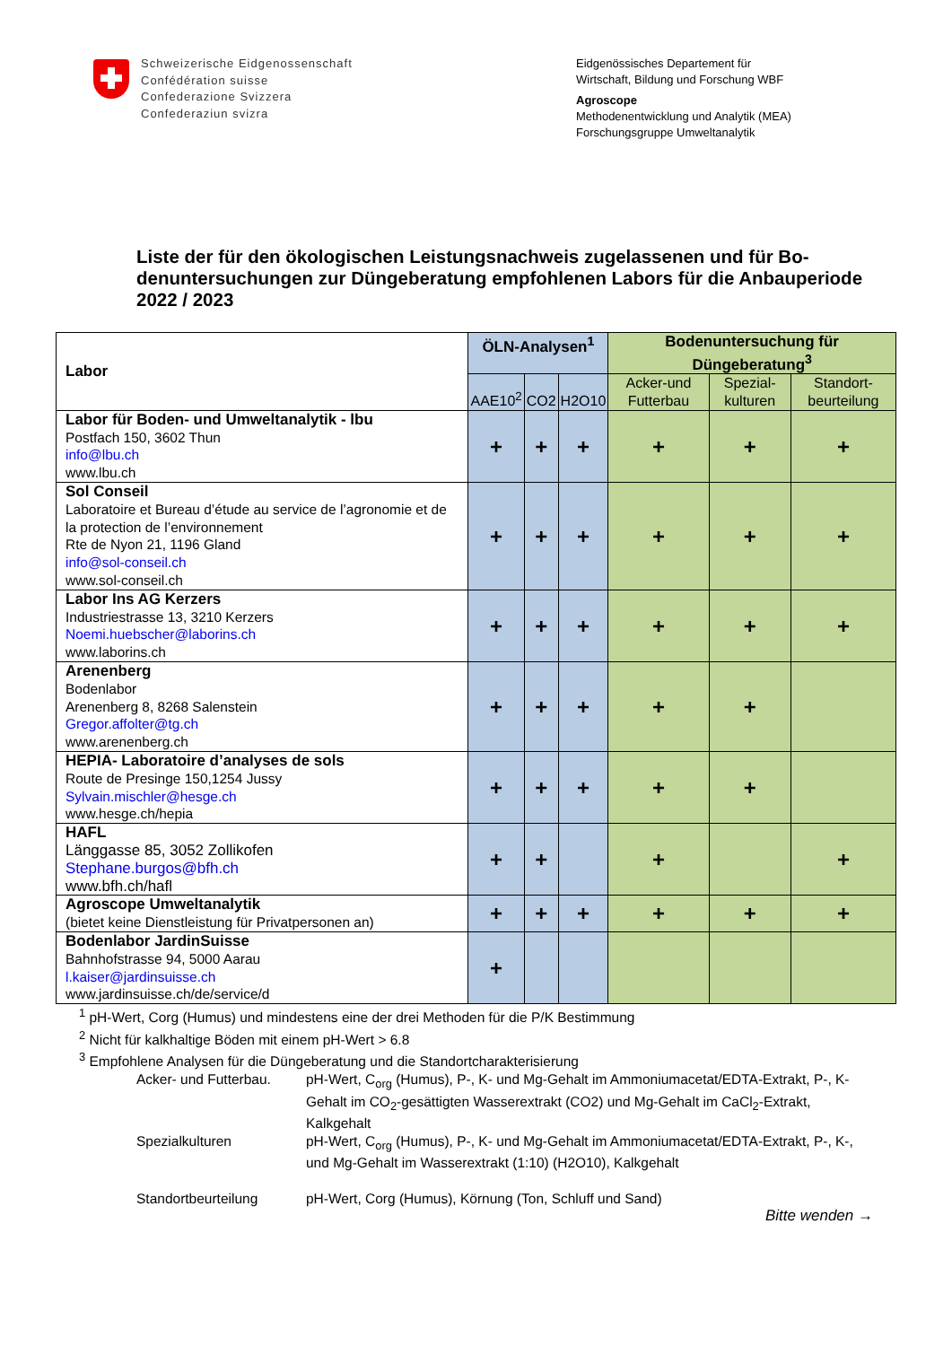Schweizerische Eidgenossenschaft
Confédération suisse
Confederazione Svizzera
Confederaziun svizra
Eidgenössisches Departement für
Wirtschaft, Bildung und Forschung WBF
Agroscope
Methodenentwicklung und Analytik (MEA)
Forschungsgruppe Umweltanalytik
Liste der für den ökologischen Leistungsnachweis zugelassenen und für Bo­denuntersuchungen zur Düngeberatung empfohlenen Labors für die Anbaupe­riode 2022 / 2023
| Labor | ÖLN-Analysen<sup>1</sup> | | | Bodenuntersuchung für Düngeberatung<sup>3</sup> | | |
| --- | --- | --- | --- | --- | --- | --- |
| | AAE10<sup>2</sup> | CO2 | H2O10 | Acker-und Futterbau | Spezial-kulturen | Standort-beurteilung |
| Labor für Boden- und Umweltanalytik - lbu Postfach 150, 3602 Thun info@lbu.ch www.lbu.ch | + | + | + | + | + | + |
| Sol Conseil Laboratoire et Bureau d’étude au service de l’agronomie et de la protection de l’environnement Rte de Nyon 21, 1196 Gland info@sol-conseil.ch www.sol-conseil.ch | + | + | + | + | + | + |
| Labor Ins AG Kerzers Industriestrasse 13, 3210 Kerzers Noemi.huebscher@laborins.ch www.laborins.ch | + | + | + | + | + | + |
| Arenenberg Bodenlabor Arenenberg 8, 8268 Salenstein Gregor.affolter@tg.ch www.arenenberg.ch | + | + | + | + | + | |
| HEPIA- Laboratoire d’analyses de sols Route de Presinge 150,1254 Jussy Sylvain.mischler@hesge.ch www.hesge.ch/hepia | + | + | + | + | + | |
| HAFL Länggasse 85, 3052 Zollikofen Stephane.burgos@bfh.ch www.bfh.ch/hafl | + | + | | + | | + |
| Agroscope Umweltanalytik (bietet keine Dienstleistung für Privatpersonen an) | + | + | + | + | + | + |
| Bodenlabor JardinSuisse Bahnhofstrasse 94, 5000 Aarau l.kaiser@jardinsuisse.ch www.jardinsuisse.ch/de/service/d | + | | | | | |
<sup>1</sup> pH-Wert, Corg (Humus) und mindestens eine der drei Methoden für die P/K Bestimmung
<sup>2</sup> Nicht für kalkhaltige Böden mit einem pH-Wert > 6.8
<sup>3</sup> Empfohlene Analysen für die Düngeberatung und die Standortcharakterisierung
Acker- und Futterbau.
pH-Wert, C<sub>org</sub> (Humus), P-, K- und Mg-Gehalt im Ammoniumacetat/EDTA-Extrakt, P-, K-Gehalt im CO<sub>2</sub>-gesättigten Wasserextrakt (CO2) und Mg-Gehalt im CaCl<sub>2</sub>-Extrakt, Kalkgehalt
Spezialkulturen pH-Wert, C<sub>org</sub> (Humus), P-, K- und Mg-Gehalt im Ammoniumacetat/EDTA-Extrakt, P-, K-, und Mg-Gehalt im Wasserextrakt (1:10) (H2O10), Kalkgehalt
Standortbeurteilung pH-Wert, Corg (Humus), Körnung (Ton, Schluff und Sand)
Bitte wenden →